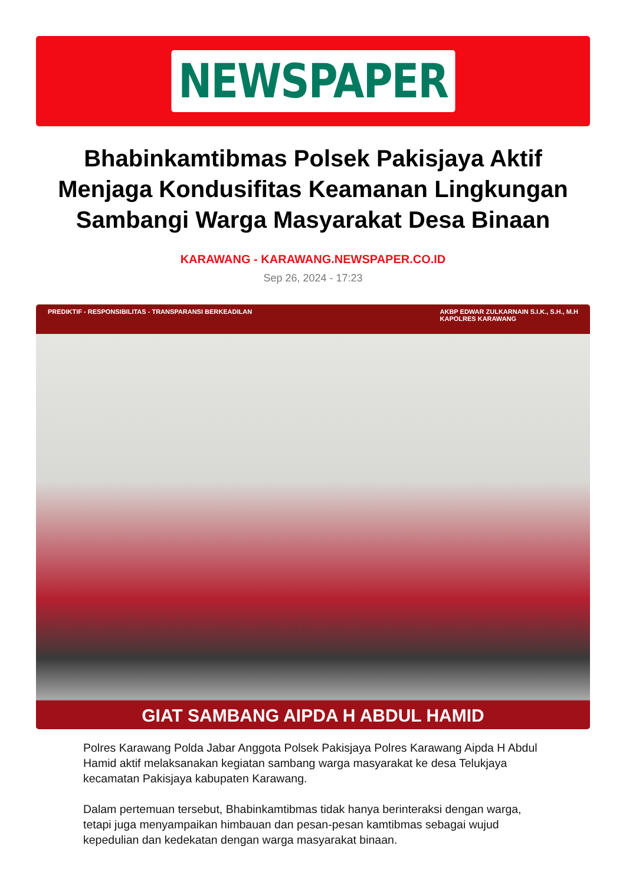NEWSPAPER
Bhabinkamtibmas Polsek Pakisjaya Aktif Menjaga Kondusifitas Keamanan Lingkungan Sambangi Warga Masyarakat Desa Binaan
KARAWANG - KARAWANG.NEWSPAPER.CO.ID
Sep 26, 2024 - 17:23
PREDIKTIF - RESPONSIBILITAS - TRANSPARANSI BERKEADILAN AKBP EDWAR ZULKARNAIN S.I.K., S.H., M.H
KAPOLRES KARAWANG
GIAT SAMBANG AIPDA H ABDUL HAMID
Polres Karawang Polda Jabar Anggota Polsek Pakisjaya Polres Karawang Aipda H Abdul Hamid aktif melaksanakan kegiatan sambang warga masyarakat ke desa Telukjaya kecamatan Pakisjaya kabupaten Karawang.
Dalam pertemuan tersebut, Bhabinkamtibmas tidak hanya berinteraksi dengan warga, tetapi juga menyampaikan himbauan dan pesan-pesan kamtibmas sebagai wujud kepedulian dan kedekatan dengan warga masyarakat binaan.